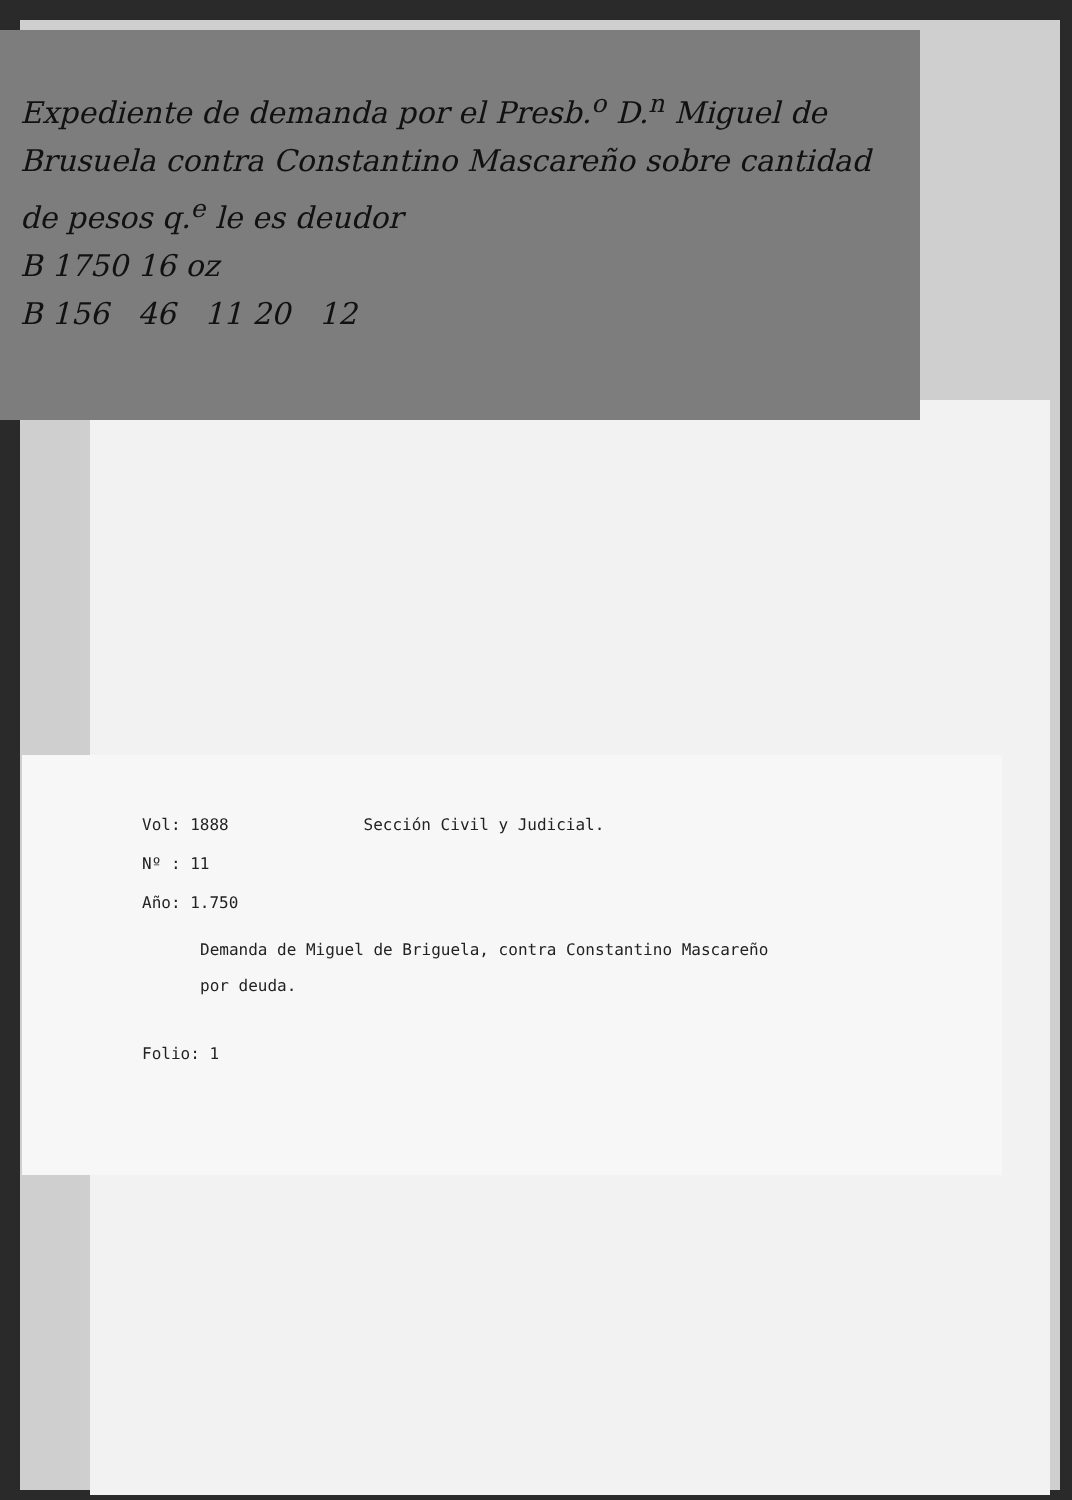Expediente de demanda por el Presb.<sup>o</sup> D.<sup>n</sup> Miguel de Brusuela contra Constantino Mascareño sobre cantidad de pesos q.<sup>e</sup> le es deudor
B 1750 16 oz
B 156 46 11 20 12
Vol: 1888 Sección Civil y Judicial.
Nº : 11
Año: 1.750
Demanda de Miguel de Briguela, contra Constantino Mascareño
por deuda.
Folio: 1